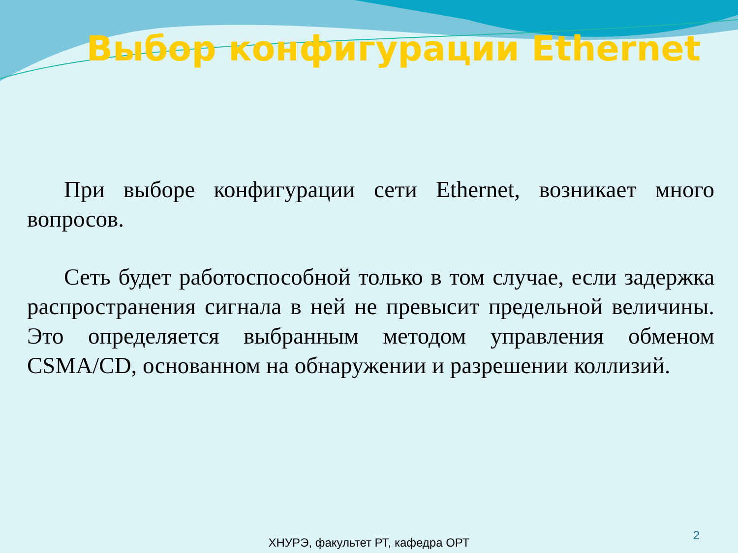Выбор конфигурации Ethernet
При выборе конфигурации сети Ethernet, возникает много вопросов.
Сеть будет работоспособной только в том случае, если задержка распространения сигнала в ней не превысит предельной величины. Это определяется выбранным методом управления обменом CSMA/CD, основанном на обнаружении и разрешении коллизий.
2
ХНУРЭ, факультет РТ, кафедра ОРТ